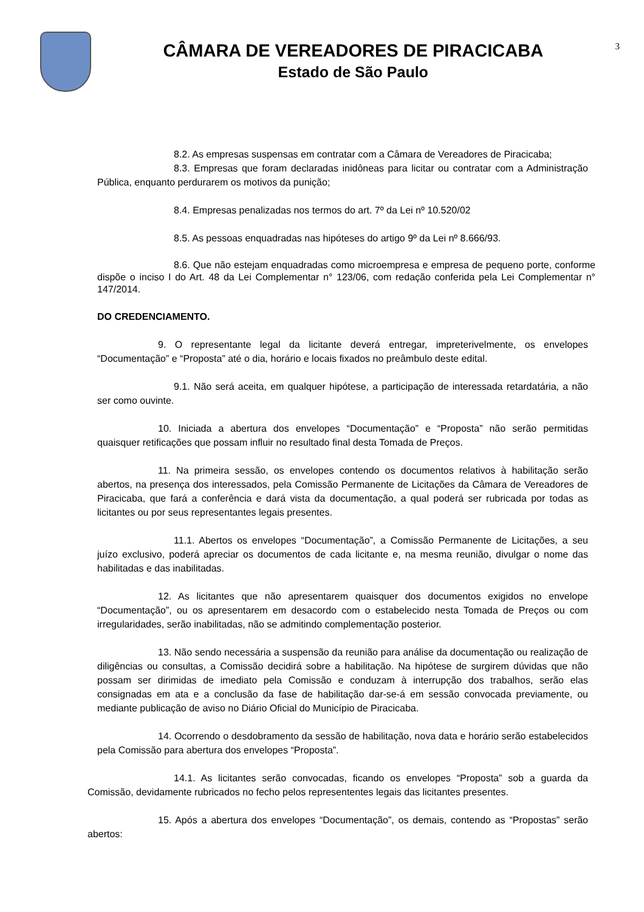CÂMARA DE VEREADORES DE PIRACICABA
Estado de São Paulo
3
8.2. As empresas suspensas em contratar com a Câmara de Vereadores de Piracicaba;
8.3. Empresas que foram declaradas inidôneas para licitar ou contratar com a Administração Pública, enquanto perdurarem os motivos da punição;
8.4. Empresas penalizadas nos termos do art. 7º da Lei nº 10.520/02
8.5. As pessoas enquadradas nas hipóteses do artigo 9º da Lei nº 8.666/93.
8.6. Que não estejam enquadradas como microempresa e empresa de pequeno porte, conforme dispõe o inciso I do Art. 48 da Lei Complementar n° 123/06, com redação conferida pela Lei Complementar n° 147/2014.
DO CREDENCIAMENTO.
9. O representante legal da licitante deverá entregar, impreterivelmente, os envelopes “Documentação” e “Proposta” até o dia, horário e locais fixados no preâmbulo deste edital.
9.1. Não será aceita, em qualquer hipótese, a participação de interessada retardatária, a não ser como ouvinte.
10. Iniciada a abertura dos envelopes “Documentação” e “Proposta” não serão permitidas quaisquer retificações que possam influir no resultado final desta Tomada de Preços.
11. Na primeira sessão, os envelopes contendo os documentos relativos à habilitação serão abertos, na presença dos interessados, pela Comissão Permanente de Licitações da Câmara de Vereadores de Piracicaba, que fará a conferência e dará vista da documentação, a qual poderá ser rubricada por todas as licitantes ou por seus representantes legais presentes.
11.1. Abertos os envelopes “Documentação”, a Comissão Permanente de Licitações, a seu juízo exclusivo, poderá apreciar os documentos de cada licitante e, na mesma reunião, divulgar o nome das habilitadas e das inabilitadas.
12. As licitantes que não apresentarem quaisquer dos documentos exigidos no envelope “Documentação”, ou os apresentarem em desacordo com o estabelecido nesta Tomada de Preços ou com irregularidades, serão inabilitadas, não se admitindo complementação posterior.
13. Não sendo necessária a suspensão da reunião para análise da documentação ou realização de diligências ou consultas, a Comissão decidirá sobre a habilitação. Na hipótese de surgirem dúvidas que não possam ser dirimidas de imediato pela Comissão e conduzam à interrupção dos trabalhos, serão elas consignadas em ata e a conclusão da fase de habilitação dar-se-á em sessão convocada previamente, ou mediante publicação de aviso no Diário Oficial do Município de Piracicaba.
14. Ocorrendo o desdobramento da sessão de habilitação, nova data e horário serão estabelecidos pela Comissão para abertura dos envelopes “Proposta”.
14.1. As licitantes serão convocadas, ficando os envelopes “Proposta” sob a guarda da Comissão, devidamente rubricados no fecho pelos represententes legais das licitantes presentes.
15. Após a abertura dos envelopes “Documentação”, os demais, contendo as “Propostas” serão abertos: